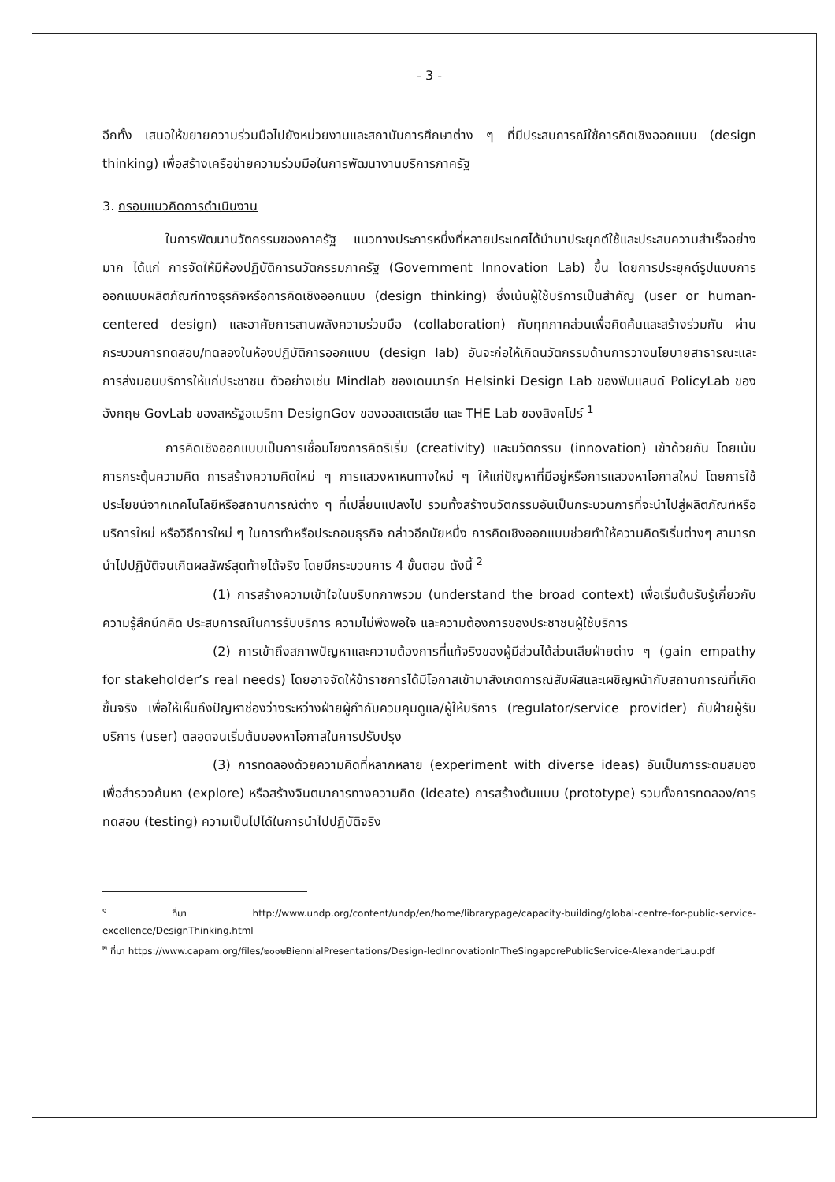- 3 -
อีกทั้ง เสนอให้ขยายความร่วมมือไปยังหน่วยงานและสถาบันการศึกษาต่าง ๆ ที่มีประสบการณ์ใช้การคิดเชิงออกแบบ (design thinking) เพื่อสร้างเครือข่ายความร่วมมือในการพัฒนางานบริการภาครัฐ
3. กรอบแนวคิดการดำเนินงาน
ในการพัฒนานวัตกรรมของภาครัฐ แนวทางประการหนึ่งที่หลายประเทศได้นำมาประยุกต์ใช้และประสบความสำเร็จอย่างมาก ได้แก่ การจัดให้มีห้องปฏิบัติการนวัตกรรมภาครัฐ (Government Innovation Lab) ขึ้น โดยการประยุกต์รูปแบบการออกแบบผลิตภัณฑ์ทางธุรกิจหรือการคิดเชิงออกแบบ (design thinking) ซึ่งเน้นผู้ใช้บริการเป็นสำคัญ (user or human-centered design) และอาศัยการสานพลังความร่วมมือ (collaboration) กับทุกภาคส่วนเพื่อคิดค้นและสร้างร่วมกัน ผ่านกระบวนการทดสอบ/ทดลองในห้องปฏิบัติการออกแบบ (design lab) อันจะก่อให้เกิดนวัตกรรมด้านการวางนโยบายสาธารณะและการส่งมอบบริการให้แก่ประชาชน ตัวอย่างเช่น Mindlab ของเดนมาร์ก Helsinki Design Lab ของฟินแลนด์ PolicyLab ของอังกฤษ GovLab ของสหรัฐอเมริกา DesignGov ของออสเตรเลีย และ THE Lab ของสิงคโปร์ <sup>1</sup>
การคิดเชิงออกแบบเป็นการเชื่อมโยงการคิดริเริ่ม (creativity) และนวัตกรรม (innovation) เข้าด้วยกัน โดยเน้นการกระตุ้นความคิด การสร้างความคิดใหม่ ๆ การแสวงหาหนทางใหม่ ๆ ให้แก่ปัญหาที่มีอยู่หรือการแสวงหาโอกาสใหม่ โดยการใช้ประโยชน์จากเทคโนโลยีหรือสถานการณ์ต่าง ๆ ที่เปลี่ยนแปลงไป รวมทั้งสร้างนวัตกรรมอันเป็นกระบวนการที่จะนำไปสู่ผลิตภัณฑ์หรือบริการใหม่ หรือวิธีการใหม่ ๆ ในการทำหรือประกอบธุรกิจ กล่าวอีกนัยหนึ่ง การคิดเชิงออกแบบช่วยทำให้ความคิดริเริ่มต่างๆ สามารถนำไปปฏิบัติจนเกิดผลลัพธ์สุดท้ายได้จริง โดยมีกระบวนการ 4 ขั้นตอน ดังนี้ <sup>2</sup>
(1) การสร้างความเข้าใจในบริบทภาพรวม (understand the broad context) เพื่อเริ่มต้นรับรู้เกี่ยวกับความรู้สึกนึกคิด ประสบการณ์ในการรับบริการ ความไม่พึงพอใจ และความต้องการของประชาชนผู้ใช้บริการ
(2) การเข้าถึงสภาพปัญหาและความต้องการที่แท้จริงของผู้มีส่วนได้ส่วนเสียฝ่ายต่าง ๆ (gain empathy for stakeholder’s real needs) โดยอาจจัดให้ข้าราชการได้มีโอกาสเข้ามาสังเกตการณ์สัมผัสและเผชิญหน้ากับสถานการณ์ที่เกิดขึ้นจริง เพื่อให้เห็นถึงปัญหาช่องว่างระหว่างฝ่ายผู้กำกับควบคุมดูแล/ผู้ให้บริการ (regulator/service provider) กับฝ่ายผู้รับบริการ (user) ตลอดจนเริ่มต้นมองหาโอกาสในการปรับปรุง
(3) การทดลองด้วยความคิดที่หลากหลาย (experiment with diverse ideas) อันเป็นการระดมสมองเพื่อสำรวจค้นหา (explore) หรือสร้างจินตนาการทางความคิด (ideate) การสร้างต้นแบบ (prototype) รวมทั้งการทดลอง/การทดสอบ (testing) ความเป็นไปได้ในการนำไปปฏิบัติจริง
<sup>๑</sup> ที่มา http://www.undp.org/content/undp/en/home/librarypage/capacity-building/global-centre-for-public-service-excellence/DesignThinking.html
<sup>๒</sup> ที่มา https://www.capam.org/files/๒๐๑๒BiennialPresentations/Design-ledInnovationInTheSingaporePublicService-AlexanderLau.pdf